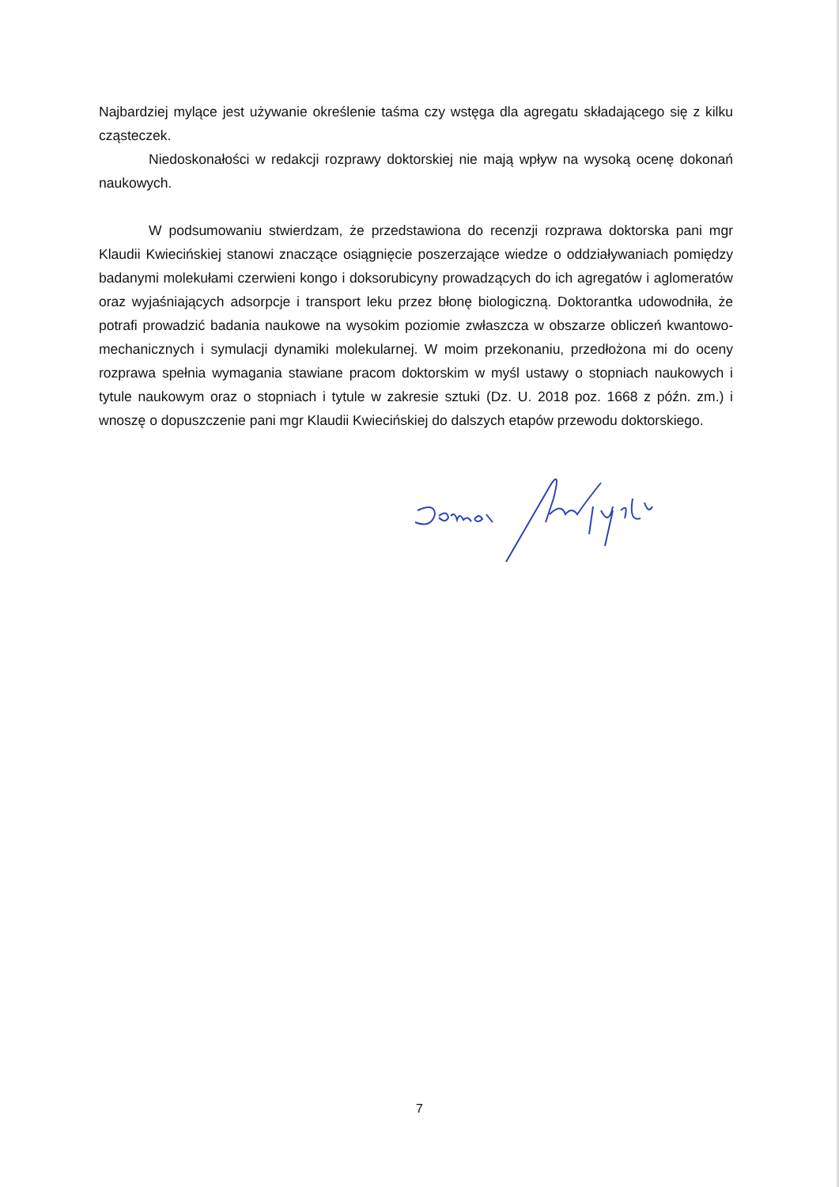Najbardziej mylące jest używanie określenie taśma czy wstęga dla agregatu składającego się z kilku cząsteczek.
Niedoskonałości w redakcji rozprawy doktorskiej nie mają wpływ na wysoką ocenę dokonań naukowych.
W podsumowaniu stwierdzam, że przedstawiona do recenzji rozprawa doktorska pani mgr Klaudii Kwiecińskiej stanowi znaczące osiągnięcie poszerzające wiedze o oddziaływaniach pomiędzy badanymi molekułami czerwieni kongo i doksorubicyny prowadzących do ich agregatów i aglomeratów oraz wyjaśniających adsorpcje i transport leku przez błonę biologiczną. Doktorantka udowodniła, że potrafi prowadzić badania naukowe na wysokim poziomie zwłaszcza w obszarze obliczeń kwantowo-mechanicznych i symulacji dynamiki molekularnej. W moim przekonaniu, przedłożona mi do oceny rozprawa spełnia wymagania stawiane pracom doktorskim w myśl ustawy o stopniach naukowych i tytule naukowym oraz o stopniach i tytule w zakresie sztuki (Dz. U. 2018 poz. 1668 z późn. zm.) i wnoszę o dopuszczenie pani mgr Klaudii Kwiecińskiej do dalszych etapów przewodu doktorskiego.
7